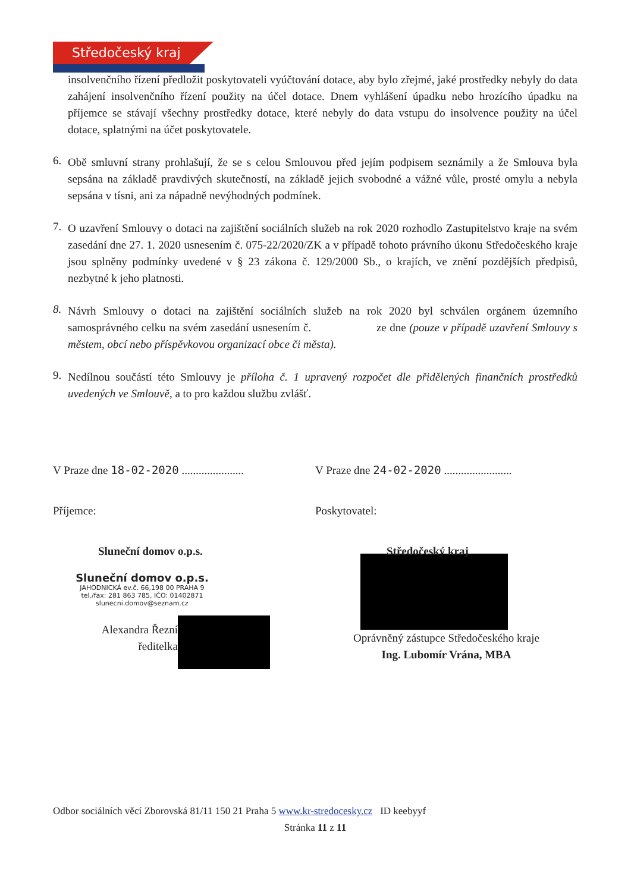Středočeský kraj
insolvenčního řízení předložit poskytovateli vyúčtování dotace, aby bylo zřejmé, jaké prostředky nebyly do data zahájení insolvenčního řízení použity na účel dotace. Dnem vyhlášení úpadku nebo hrozícího úpadku na příjemce se stávají všechny prostředky dotace, které nebyly do data vstupu do insolvence použity na účel dotace, splatnými na účet poskytovatele.
6.
Obě smluvní strany prohlašují, že se s celou Smlouvou před jejím podpisem seznámily a že Smlouva byla sepsána na základě pravdivých skutečností, na základě jejich svobodné a vážné vůle, prosté omylu a nebyla sepsána v tísni, ani za nápadně nevýhodných podmínek.
7.
O uzavření Smlouvy o dotaci na zajištění sociálních služeb na rok 2020 rozhodlo Zastupitelstvo kraje na svém zasedání dne 27. 1. 2020 usnesením č. 075-22/2020/ZK a v případě tohoto právního úkonu Středočeského kraje jsou splněny podmínky uvedené v § 23 zákona č. 129/2000 Sb., o krajích, ve znění pozdějších předpisů, nezbytné k jeho platnosti.
8.
Návrh Smlouvy o dotaci na zajištění sociálních služeb na rok 2020 byl schválen orgánem územního samosprávného celku na svém zasedání usnesením č. ze dne (pouze v případě uzavření Smlouvy s městem, obcí nebo příspěvkovou organizací obce či města).
9.
Nedílnou součástí této Smlouvy je příloha č. 1 upravený rozpočet dle přidělených finančních prostředků uvedených ve Smlouvě, a to pro každou službu zvlášť.
V Praze dne 18-02-2020 ......................
Příjemce:
Sluneční domov o.p.s.
Sluneční domov o.p.s.
JAHODNICKÁ ev.č. 66,198 00 PRAHA 9
tel./fax: 281 863 785, IČO: 01402871
slunecni.domov@seznam.cz
Alexandra Řezní
ředitelka
V Praze dne 24-02-2020 ........................
Poskytovatel:
Středočeský kraj
Oprávněný zástupce Středočeského kraje
Ing. Lubomír Vrána, MBA
Odbor sociálních věcí Zborovská 81/11 150 21 Praha 5 www.kr-stredocesky.cz ID keebyyf
Stránka 11 z 11